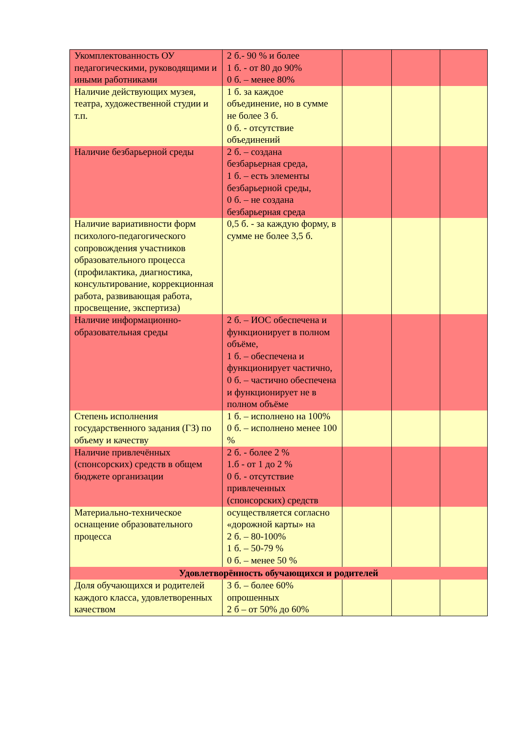| Укомплектованность ОУ педагогическими, руководящими и иными работниками | 2 б.- 90 % и более 1 б. - от 80 до 90% 0 б. – менее 80% | | | |
| Наличие действующих музея, театра, художественной студии и т.п. | 1 б. за каждое объединение, но в сумме не более 3 б. 0 б. - отсутствие объединений | | | |
| Наличие безбарьерной среды | 2 б. – создана безбарьерная среда, 1 б. – есть элементы безбарьерной среды, 0 б. – не создана безбарьерная среда | | | |
| Наличие вариативности форм психолого-педагогического сопровождения участников образовательного процесса (профилактика, диагностика, консультирование, коррекционная работа, развивающая работа, просвещение, экспертиза) | 0,5 б. - за каждую форму, в сумме не более 3,5 б. | | | |
| Наличие информационно-образовательная среды | 2 б. – ИОС обеспечена и функционирует в полном объёме, 1 б. – обеспечена и функционирует частично, 0 б. – частично обеспечена и функционирует не в полном объёме | | | |
| Степень исполнения государственного задания (ГЗ) по объему и качеству | 1 б. – исполнено на 100% 0 б. – исполнено менее 100 % | | | |
| Наличие привлечённых (спонсорских) средств в общем бюджете организации | 2 б. - более 2 % 1.б - от 1 до 2 % 0 б. - отсутствие привлеченных (спонсорских) средств | | | |
| Материально-техническое оснащение образовательного процесса | осуществляется согласно «дорожной карты» на 2 б. – 80-100% 1 б. – 50-79 % 0 б. – менее 50 % | | | |
| Удовлетворённость обучающихся и родителей | | | | |
| Доля обучающихся и родителей каждого класса, удовлетворенных качеством | 3 б. – более 60% опрошенных 2 б – от 50% до 60% | | | |